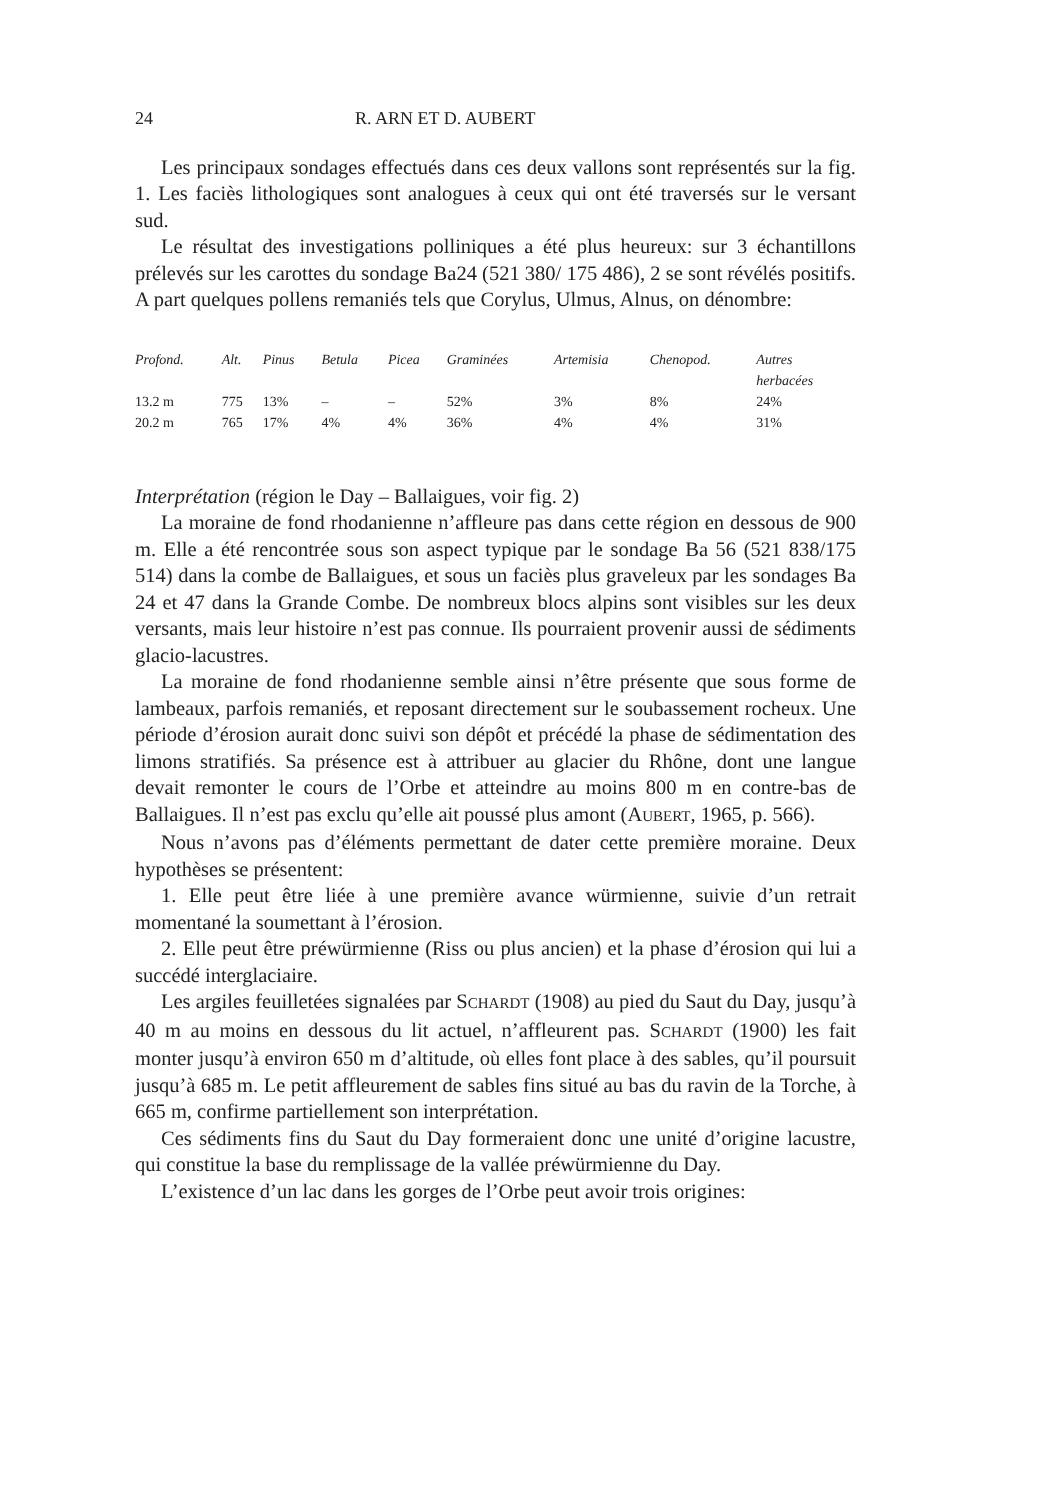24 R. ARN ET D. AUBERT
Les principaux sondages effectués dans ces deux vallons sont représentés sur la fig. 1. Les faciès lithologiques sont analogues à ceux qui ont été traversés sur le versant sud.
Le résultat des investigations polliniques a été plus heureux: sur 3 échantillons prélevés sur les carottes du sondage Ba24 (521 380/ 175 486), 2 se sont révélés positifs. A part quelques pollens remaniés tels que Corylus, Ulmus, Alnus, on dénombre:
| Profond. | Alt. | Pinus | Betula | Picea | Graminées | Artemisia | Chenopod. | Autres herbacées |
| --- | --- | --- | --- | --- | --- | --- | --- | --- |
| 13.2 m | 775 | 13% | – | – | 52% | 3% | 8% | 24% |
| 20.2 m | 765 | 17% | 4% | 4% | 36% | 4% | 4% | 31% |
Interprétation (région le Day – Ballaigues, voir fig. 2)
La moraine de fond rhodanienne n’affleure pas dans cette région en dessous de 900 m. Elle a été rencontrée sous son aspect typique par le sondage Ba 56 (521 838/175 514) dans la combe de Ballaigues, et sous un faciès plus graveleux par les sondages Ba 24 et 47 dans la Grande Combe. De nombreux blocs alpins sont visibles sur les deux versants, mais leur histoire n’est pas connue. Ils pourraient provenir aussi de sédiments glacio-lacustres.
La moraine de fond rhodanienne semble ainsi n’être présente que sous forme de lambeaux, parfois remaniés, et reposant directement sur le soubassement rocheux. Une période d’érosion aurait donc suivi son dépôt et précédé la phase de sédimentation des limons stratifiés. Sa présence est à attribuer au glacier du Rhône, dont une langue devait remonter le cours de l’Orbe et atteindre au moins 800 m en contre-bas de Ballaigues. Il n’est pas exclu qu’elle ait poussé plus amont (AUBERT, 1965, p. 566).
Nous n’avons pas d’éléments permettant de dater cette première moraine. Deux hypothèses se présentent:
1. Elle peut être liée à une première avance würmienne, suivie d’un retrait momentané la soumettant à l’érosion.
2. Elle peut être préwürmienne (Riss ou plus ancien) et la phase d’érosion qui lui a succédé interglaciaire.
Les argiles feuilletées signalées par SCHARDT (1908) au pied du Saut du Day, jusqu’à 40 m au moins en dessous du lit actuel, n’affleurent pas. SCHARDT (1900) les fait monter jusqu’à environ 650 m d’altitude, où elles font place à des sables, qu’il poursuit jusqu’à 685 m. Le petit affleurement de sables fins situé au bas du ravin de la Torche, à 665 m, confirme partiellement son interprétation.
Ces sédiments fins du Saut du Day formeraient donc une unité d’origine lacustre, qui constitue la base du remplissage de la vallée préwürmienne du Day.
L’existence d’un lac dans les gorges de l’Orbe peut avoir trois origines: